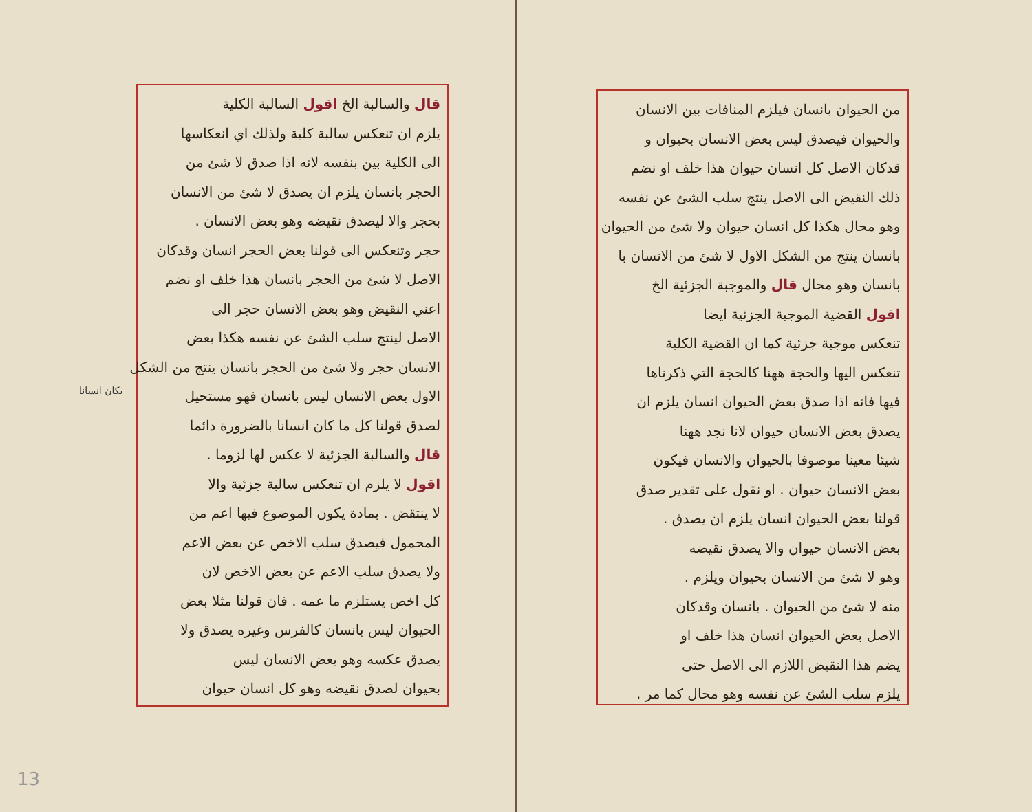من الحيوان بانسان فيلزم المنافات بين الانسان
والحيوان فيصدق ليس بعض الانسان بحيوان و
قدكان الاصل كل انسان حيوان هذا خلف او نضم
ذلك النقيض الى الاصل ينتج سلب الشئ عن نفسه
وهو محال هكذا كل انسان حيوان ولا شئ من الحيوان
بانسان ينتج من الشكل الاول لا شئ من الانسان با
بانسان وهو محال قال والموجبة الجزئية الخ
اقول القضية الموجبة الجزئية ايضا
تنعكس موجبة جزئية كما ان القضية الكلية
تنعكس اليها والحجة ههنا كالحجة التي ذكرناها
فيها فانه اذا صدق بعض الحيوان انسان يلزم ان
يصدق بعض الانسان حيوان لانا نجد ههنا
شيئا معينا موصوفا بالحيوان والانسان فيكون
بعض الانسان حيوان . او نقول على تقدير صدق
قولنا بعض الحيوان انسان يلزم ان يصدق .
بعض الانسان حيوان والا يصدق نقيضه
وهو لا شئ من الانسان بحيوان ويلزم .
منه لا شئ من الحيوان . بانسان وقدكان
الاصل بعض الحيوان انسان هذا خلف او
يضم هذا النقيض اللازم الى الاصل حتى
يلزم سلب الشئ عن نفسه وهو محال كما مر .
قال والسالبة الخ اقول السالبة الكلية
يلزم ان تنعكس سالبة كلية ولذلك اي انعكاسها
الى الكلية بين بنفسه لانه اذا صدق لا شئ من
الحجر بانسان يلزم ان يصدق لا شئ من الانسان
بحجر والا ليصدق نقيضه وهو بعض الانسان .
حجر وتنعكس الى قولنا بعض الحجر انسان وقدكان
الاصل لا شئ من الحجر بانسان هذا خلف او نضم
اعني النقيض وهو بعض الانسان حجر الى
الاصل لينتج سلب الشئ عن نفسه هكذا بعض
الانسان حجر ولا شئ من الحجر بانسان ينتج من الشكل
الاول بعض الانسان ليس بانسان فهو مستحيل
لصدق قولنا كل ما كان انسانا بالضرورة دائما
قال والسالبة الجزئية لا عكس لها لزوما .
اقول لا يلزم ان تنعكس سالبة جزئية والا
لا ينتقض . بمادة يكون الموضوع فيها اعم من
المحمول فيصدق سلب الاخص عن بعض الاعم
ولا يصدق سلب الاعم عن بعض الاخص لان
كل اخص يستلزم ما عمه . فان قولنا مثلا بعض
الحيوان ليس بانسان كالفرس وغيره يصدق ولا
يصدق عكسه وهو بعض الانسان ليس
بحيوان لصدق نقيضه وهو كل انسان حيوان
يكان انسانا
13